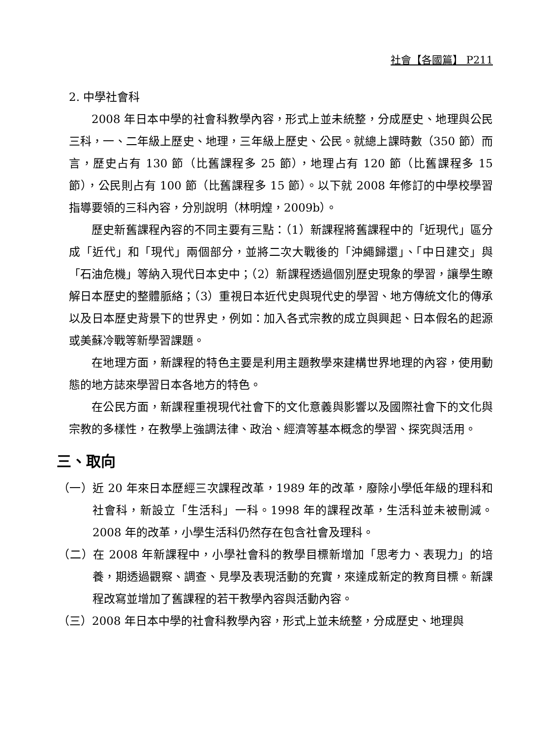社會【各國篇】 P211
2. 中學社會科
2008 年日本中學的社會科教學內容，形式上並未統整，分成歷史、地理與公民三科，一、二年級上歷史、地理，三年級上歷史、公民。就總上課時數（350 節）而言，歷史占有 130 節（比舊課程多 25 節），地理占有 120 節（比舊課程多 15 節），公民則占有 100 節（比舊課程多 15 節）。以下就 2008 年修訂的中學校學習指導要領的三科內容，分別說明（林明煌，2009b）。
歷史新舊課程內容的不同主要有三點：（1）新課程將舊課程中的「近現代」區分成「近代」和「現代」兩個部分，並將二次大戰後的「沖繩歸還」、「中日建交」與「石油危機」等納入現代日本史中；（2）新課程透過個別歷史現象的學習，讓學生瞭解日本歷史的整體脈絡；（3）重視日本近代史與現代史的學習、地方傳統文化的傳承以及日本歷史背景下的世界史，例如：加入各式宗教的成立與興起、日本假名的起源或美蘇冷戰等新學習課題。
在地理方面，新課程的特色主要是利用主題教學來建構世界地理的內容，使用動態的地方誌來學習日本各地方的特色。
在公民方面，新課程重視現代社會下的文化意義與影響以及國際社會下的文化與宗教的多樣性，在教學上強調法律、政治、經濟等基本概念的學習、探究與活用。
三、取向
（一）近 20 年來日本歷經三次課程改革，1989 年的改革，廢除小學低年級的理科和社會科，新設立「生活科」一科。1998 年的課程改革，生活科並未被刪減。2008 年的改革，小學生活科仍然存在包含社會及理科。
（二）在 2008 年新課程中，小學社會科的教學目標新增加「思考力、表現力」的培養，期透過觀察、調查、見學及表現活動的充實，來達成新定的教育目標。新課程改寫並增加了舊課程的若干教學內容與活動內容。
（三）2008 年日本中學的社會科教學內容，形式上並未統整，分成歷史、地理與